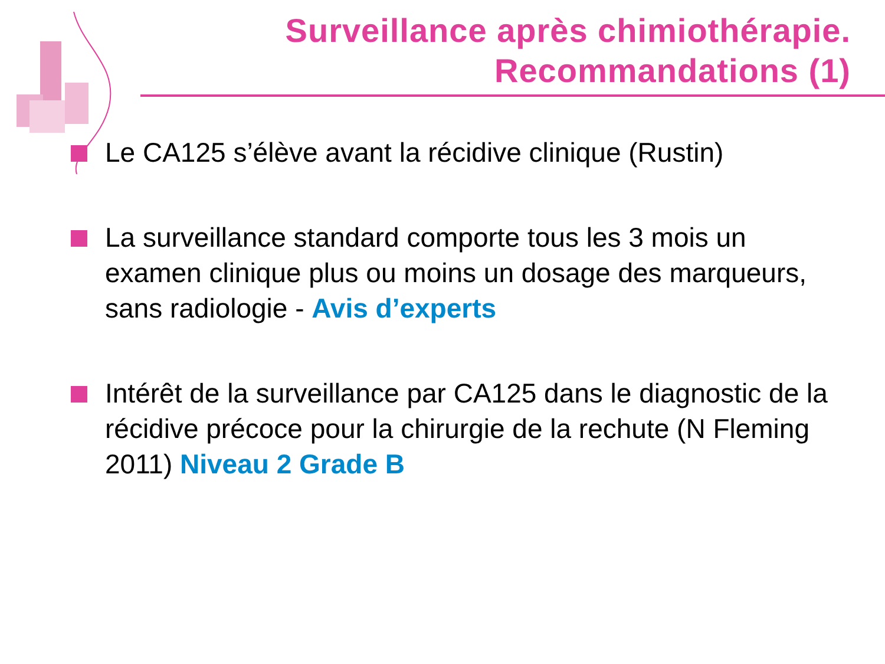Surveillance après chimiothérapie.
Recommandations (1)
Le CA125 s’élève avant la récidive clinique (Rustin)
La surveillance standard comporte tous les 3 mois un examen clinique plus ou moins un dosage des marqueurs, sans radiologie - Avis d’experts
Intérêt de la surveillance par CA125 dans le diagnostic de la récidive précoce pour la chirurgie de la rechute (N Fleming 2011) Niveau 2 Grade B